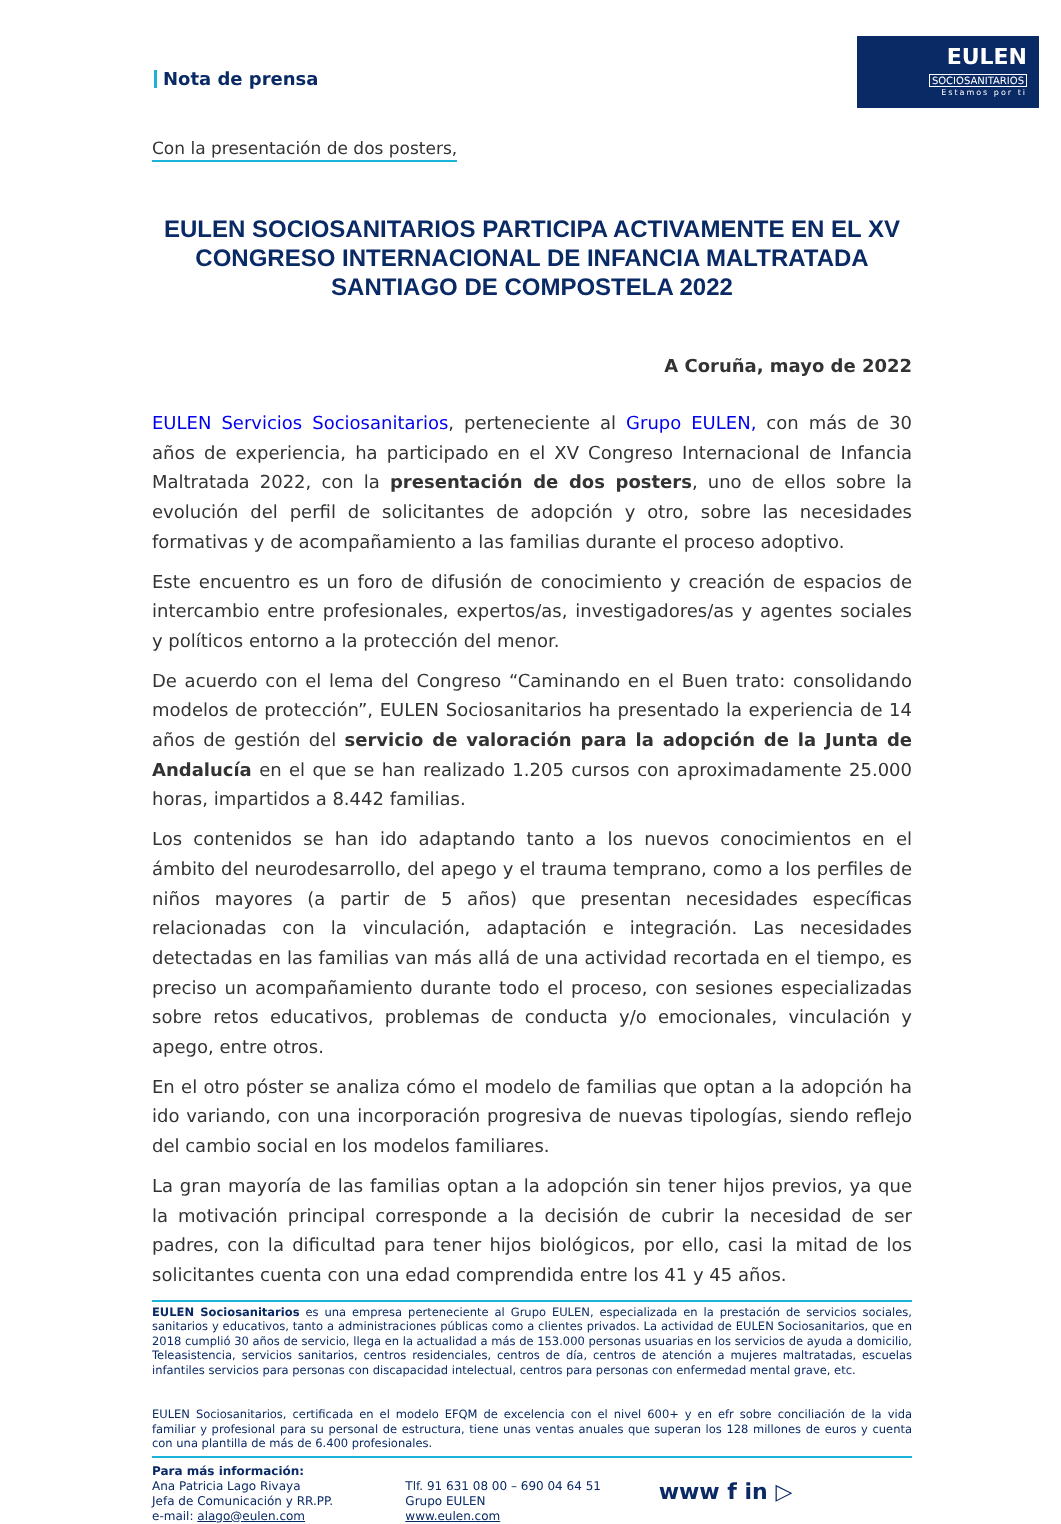Nota de prensa
EULEN
SOCIOSANITARIOS
Estamos por ti
Con la presentación de dos posters,
EULEN SOCIOSANITARIOS PARTICIPA ACTIVAMENTE EN EL XV CONGRESO INTERNACIONAL DE INFANCIA MALTRATADA SANTIAGO DE COMPOSTELA 2022
A Coruña, mayo de 2022
EULEN Servicios Sociosanitarios, perteneciente al Grupo EULEN, con más de 30 años de experiencia, ha participado en el XV Congreso Internacional de Infancia Maltratada 2022, con la presentación de dos posters, uno de ellos sobre la evolución del perfil de solicitantes de adopción y otro, sobre las necesidades formativas y de acompañamiento a las familias durante el proceso adoptivo.
Este encuentro es un foro de difusión de conocimiento y creación de espacios de intercambio entre profesionales, expertos/as, investigadores/as y agentes sociales y políticos entorno a la protección del menor.
De acuerdo con el lema del Congreso “Caminando en el Buen trato: consolidando modelos de protección”, EULEN Sociosanitarios ha presentado la experiencia de 14 años de gestión del servicio de valoración para la adopción de la Junta de Andalucía en el que se han realizado 1.205 cursos con aproximadamente 25.000 horas, impartidos a 8.442 familias.
Los contenidos se han ido adaptando tanto a los nuevos conocimientos en el ámbito del neurodesarrollo, del apego y el trauma temprano, como a los perfiles de niños mayores (a partir de 5 años) que presentan necesidades específicas relacionadas con la vinculación, adaptación e integración. Las necesidades detectadas en las familias van más allá de una actividad recortada en el tiempo, es preciso un acompañamiento durante todo el proceso, con sesiones especializadas sobre retos educativos, problemas de conducta y/o emocionales, vinculación y apego, entre otros.
En el otro póster se analiza cómo el modelo de familias que optan a la adopción ha ido variando, con una incorporación progresiva de nuevas tipologías, siendo reflejo del cambio social en los modelos familiares.
La gran mayoría de las familias optan a la adopción sin tener hijos previos, ya que la motivación principal corresponde a la decisión de cubrir la necesidad de ser padres, con la dificultad para tener hijos biológicos, por ello, casi la mitad de los solicitantes cuenta con una edad comprendida entre los 41 y 45 años.
EULEN Sociosanitarios es una empresa perteneciente al Grupo EULEN, especializada en la prestación de servicios sociales, sanitarios y educativos, tanto a administraciones públicas como a clientes privados. La actividad de EULEN Sociosanitarios, que en 2018 cumplió 30 años de servicio, llega en la actualidad a más de 153.000 personas usuarias en los servicios de ayuda a domicilio, Teleasistencia, servicios sanitarios, centros residenciales, centros de día, centros de atención a mujeres maltratadas, escuelas infantiles servicios para personas con discapacidad intelectual, centros para personas con enfermedad mental grave, etc.
EULEN Sociosanitarios, certificada en el modelo EFQM de excelencia con el nivel 600+ y en efr sobre conciliación de la vida familiar y profesional para su personal de estructura, tiene unas ventas anuales que superan los 128 millones de euros y cuenta con una plantilla de más de 6.400 profesionales.
Para más información:
Ana Patricia Lago Rivaya
Jefa de Comunicación y RR.PP.
e-mail: alago@eulen.com
Tlf. 91 631 08 00 – 690 04 64 51
Grupo EULEN
www.eulen.com
www f in ▷